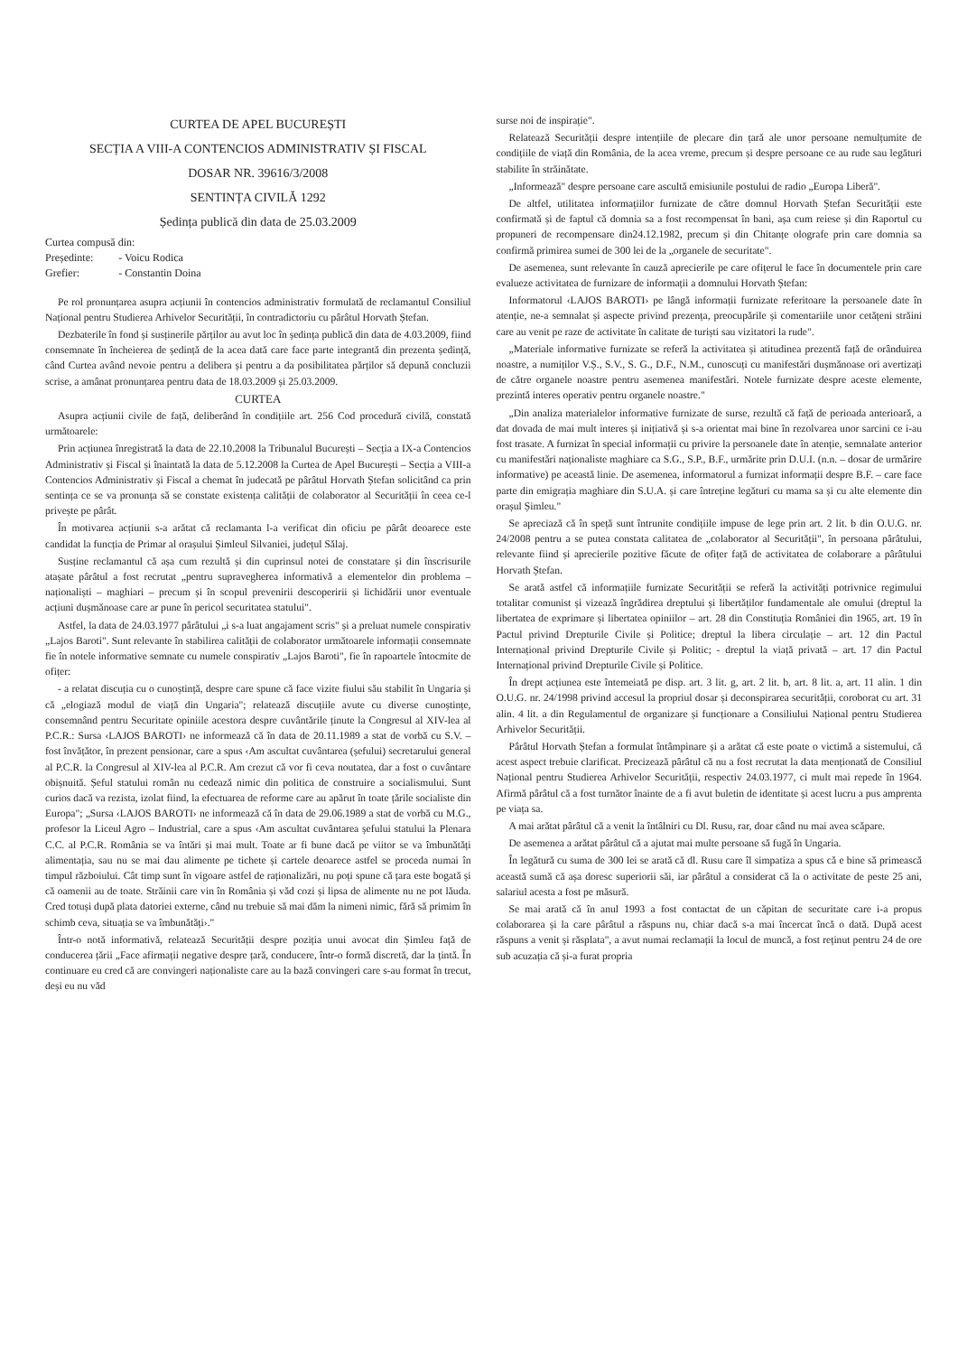CURTEA DE APEL BUCUREȘTI
SECȚIA A VIII-A CONTENCIOS ADMINISTRATIV ȘI FISCAL
DOSAR NR. 39616/3/2008
SENTINȚA CIVILĂ 1292
Ședința publică din data de 25.03.2009
| Curtea compusă din: | |
| Președinte: | - Voicu Rodica |
| Grefier: | - Constantin Doina |
Pe rol pronunțarea asupra acțiunii în contencios administrativ formulată de reclamantul Consiliul Național pentru Studierea Arhivelor Securității, în contradictoriu cu pârâtul Horvath Ștefan.
Dezbaterile în fond și susținerile părților au avut loc în ședința publică din data de 4.03.2009, fiind consemnate în încheierea de ședință de la acea dată care face parte integrantă din prezenta ședință, când Curtea având nevoie pentru a delibera și pentru a da posibilitatea părților să depună concluzii scrise, a amânat pronunțarea pentru data de 18.03.2009 și 25.03.2009.
CURTEA
Asupra acțiunii civile de față, deliberând în condițiile art. 256 Cod procedură civilă, constată următoarele:
Prin acțiunea înregistrată la data de 22.10.2008 la Tribunalul București – Secția a IX-a Contencios Administrativ și Fiscal și înaintată la data de 5.12.2008 la Curtea de Apel București – Secția a VIII-a Contencios Administrativ și Fiscal a chemat în judecată pe pârâtul Horvath Ștefan solicitând ca prin sentința ce se va pronunța să se constate existența calității de colaborator al Securității în ceea ce-l privește pe pârât.
În motivarea acțiunii s-a arătat că reclamanta l-a verificat din oficiu pe pârât deoarece este candidat la funcția de Primar al orașului Șimleul Silvaniei, județul Sălaj.
Susține reclamantul că așa cum rezultă și din cuprinsul notei de constatare și din înscrisurile atașate pârâtul a fost recrutat „pentru supravegherea informativă a elementelor din problema – naționaliști – maghiari – precum și în scopul prevenirii descoperirii și lichidării unor eventuale acțiuni dușmănoase care ar pune în pericol securitatea statului".
Astfel, la data de 24.03.1977 pârâtului „i s-a luat angajament scris" și a preluat numele conspirativ „Lajos Baroti". Sunt relevante în stabilirea calității de colaborator următoarele informații consemnate fie în notele informative semnate cu numele conspirativ „Lajos Baroti", fie în rapoartele întocmite de ofițer:
- a relatat discuția cu o cunoștință, despre care spune că face vizite fiului său stabilit în Ungaria și că „elogiază modul de viață din Ungaria"; relatează discuțiile avute cu diverse cunoștințe, consemnând pentru Securitate opiniile acestora despre cuvântările ținute la Congresul al XIV-lea al P.C.R.: Sursa ‹LAJOS BAROTI› ne informează că în data de 20.11.1989 a stat de vorbă cu S.V. – fost învățător, în prezent pensionar, care a spus ‹Am ascultat cuvântarea (șefului) secretarului general al P.C.R. la Congresul al XIV-lea al P.C.R. Am crezut că vor fi ceva noutatea, dar a fost o cuvântare obișnuită. Șeful statului român nu cedează nimic din politica de construire a socialismului. Sunt curios dacă va rezista, izolat fiind, la efectuarea de reforme care au apărut în toate țările socialiste din Europa"; „Sursa ‹LAJOS BAROTI› ne informează că în data de 29.06.1989 a stat de vorbă cu M.G., profesor la Liceul Agro – Industrial, care a spus ‹Am ascultat cuvântarea șefului statului la Plenara C.C. al P.C.R. România se va întări și mai mult. Toate ar fi bune dacă pe viitor se va îmbunătăți alimentația, sau nu se mai dau alimente pe tichete și cartele deoarece astfel se proceda numai în timpul războiului. Cât timp sunt în vigoare astfel de raționalizări, nu poți spune că țara este bogată și că oamenii au de toate. Străinii care vin în România și văd cozi și lipsa de alimente nu ne pot lăuda. Cred totuși după plata datoriei externe, când nu trebuie să mai dăm la nimeni nimic, fără să primim în schimb ceva, situația se va îmbunătăți›."
Într-o notă informativă, relatează Securității despre poziția unui avocat din Șimleu față de conducerea țării „Face afirmații negative despre țară, conducere, într-o formă discretă, dar la țintă. În continuare eu cred că are convingeri naționaliste care au la bază convingeri care s-au format în trecut, deși eu nu văd
surse noi de inspirație".
Relatează Securității despre intențiile de plecare din țară ale unor persoane nemulțumite de condițiile de viață din România, de la acea vreme, precum și despre persoane ce au rude sau legături stabilite în străinătate.
„Informează" despre persoane care ascultă emisiunile postului de radio „Europa Liberă".
De altfel, utilitatea informațiilor furnizate de către domnul Horvath Ștefan Securității este confirmată și de faptul că domnia sa a fost recompensat în bani, așa cum reiese și din Raportul cu propuneri de recompensare din24.12.1982, precum și din Chitanțe olografe prin care domnia sa confirmă primirea sumei de 300 lei de la „organele de securitate".
De asemenea, sunt relevante în cauză aprecierile pe care ofițerul le face în documentele prin care evalueze activitatea de furnizare de informații a domnului Horvath Ștefan:
Informatorul ‹LAJOS BAROTI› pe lângă informații furnizate referitoare la persoanele date în atenție, ne-a semnalat și aspecte privind prezența, preocupările și comentariile unor cetățeni străini care au venit pe raze de activitate în calitate de turiști sau vizitatori la rude".
„Materiale informative furnizate se referă la activitatea și atitudinea prezentă față de orânduirea noastre, a numiților V.Ș., S.V., S. G., D.F., N.M., cunoscuți cu manifestări dușmănoase ori avertizați de către organele noastre pentru asemenea manifestări. Notele furnizate despre aceste elemente, prezintă interes operativ pentru organele noastre."
„Din analiza materialelor informative furnizate de surse, rezultă că față de perioada anterioară, a dat dovada de mai mult interes și inițiativă și s-a orientat mai bine în rezolvarea unor sarcini ce i-au fost trasate. A furnizat în special informații cu privire la persoanele date în atenție, semnalate anterior cu manifestări naționaliste maghiare ca S.G., S.P., B.F., urmărite prin D.U.I. (n.n. – dosar de urmărire informative) pe această linie. De asemenea, informatorul a furnizat informații despre B.F. – care face parte din emigrația maghiare din S.U.A. și care întreține legături cu mama sa și cu alte elemente din orașul Șimleu."
Se apreciază că în speță sunt întrunite condițiile impuse de lege prin art. 2 lit. b din O.U.G. nr. 24/2008 pentru a se putea constata calitatea de „colaborator al Securității", în persoana pârâtului, relevante fiind și aprecierile pozitive făcute de ofițer față de activitatea de colaborare a pârâtului Horvath Ștefan.
Se arată astfel că informațiile furnizate Securității se referă la activități potrivnice regimului totalitar comunist și vizează îngrădirea dreptului și libertăților fundamentale ale omului (dreptul la libertatea de exprimare și libertatea opiniilor – art. 28 din Constituția României din 1965, art. 19 în Pactul privind Drepturile Civile și Politice; dreptul la libera circulație – art. 12 din Pactul Internațional privind Drepturile Civile și Politic; - dreptul la viață privată – art. 17 din Pactul Internațional privind Drepturile Civile și Politice.
În drept acțiunea este întemeiată pe disp. art. 3 lit. g, art. 2 lit. b, art. 8 lit. a, art. 11 alin. 1 din O.U.G. nr. 24/1998 privind accesul la propriul dosar și deconspirarea securității, coroborat cu art. 31 alin. 4 lit. a din Regulamentul de organizare și funcționare a Consiliului Național pentru Studierea Arhivelor Securității.
Pârâtul Horvath Ștefan a formulat întâmpinare și a arătat că este poate o victimă a sistemului, că acest aspect trebuie clarificat. Precizează pârâtul că nu a fost recrutat la data menționată de Consiliul Național pentru Studierea Arhivelor Securității, respectiv 24.03.1977, ci mult mai repede în 1964. Afirmă pârâtul că a fost turnător înainte de a fi avut buletin de identitate și acest lucru a pus amprenta pe viața sa.
A mai arătat pârâtul că a venit la întâlniri cu Dl. Rusu, rar, doar când nu mai avea scăpare.
De asemenea a arătat pârâtul că a ajutat mai multe persoane să fugă în Ungaria.
În legătură cu suma de 300 lei se arată că dl. Rusu care îl simpatiza a spus că e bine să primească această sumă că așa doresc superiorii săi, iar pârâtul a considerat că la o activitate de peste 25 ani, salariul acesta a fost pe măsură.
Se mai arată că în anul 1993 a fost contactat de un căpitan de securitate care i-a propus colaborarea și la care pârâtul a răspuns nu, chiar dacă s-a mai încercat încă o dată. După acest răspuns a venit și răsplata", a avut numai reclamații la locul de muncă, a fost reținut pentru 24 de ore sub acuzația că și-a furat propria